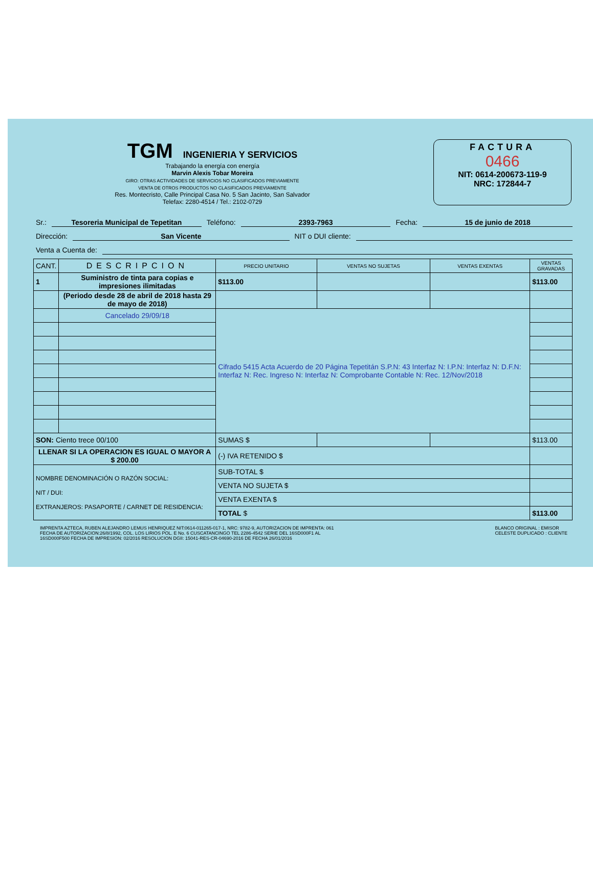TGM INGENIERIA Y SERVICIOS
Trabajando la energía con energía
Marvin Alexis Tobar Moreira
GIRO: OTRAS ACTIVIDADES DE SERVICIOS NO CLASIFICADOS PREVIAMENTE
VENTA DE OTROS PRODUCTOS NO CLASIFICADOS PREVIAMENTE
Res. Montecristo, Calle Principal Casa No. 5 San Jacinto, San Salvador
Telefax: 2280-4514 / Tel.: 2102-0729
FACTURA
0466
NIT: 0614-200673-119-9
NRC: 172844-7
Sr.: Tesoreria Municipal de Tepetitan Teléfono: 2393-7963 Fecha: 15 de junio de 2018
Dirección: San Vicente NIT o DUI cliente:
Venta a Cuenta de:
| CANT. | DESCRIPCION | PRECIO UNITARIO | VENTAS NO SUJETAS | VENTAS EXENTAS | VENTAS GRAVADAS |
| --- | --- | --- | --- | --- | --- |
| 1 | Suministro de tinta para copias e impresiones ilimitadas | $113.00 | | | $113.00 |
| | (Periodo desde 28 de abril de 2018 hasta 29 de mayo de 2018) | | | | |
| | Cancelado 29/09/18 | Cifrado 5415 Acta Acuerdo de 20 Página Tepetitán S.P.N: 43 Interfaz N: I.P.N: Interfaz N: D.F.N: Interfaz N: Rec. Ingreso N: Interfaz N: Comprobante Contable N: Rec. 12/Nov/2018 | | | |
| SON: Ciento trece 00/100 | | SUMAS $ | | | $113.00 |
| LLENAR SI LA OPERACION ES IGUAL O MAYOR A $ 200.00 | | (-) IVA RETENIDO $ | | | |
| NOMBRE DENOMINACIÓN O RAZÓN SOCIAL: NIT / DUI: EXTRANJEROS: PASAPORTE / CARNET DE RESIDENCIA: | | SUB-TOTAL $ | | | |
| | | VENTA NO SUJETA $ | | | |
| | | VENTA EXENTA $ | | | |
| | | TOTAL $ | | | $113.00 |
IMPRENTA AZTECA, RUBEN ALEJANDRO LEMUS HENRIQUEZ NIT:0614-011265-017-1, NRC: 9782-9, AUTORIZACION DE IMPRENTA: 061
FECHA DE AUTORIZACION:26/8/1992, COL. LOS LIRIOS POL. E No. 6 CUSCATANCINGO TEL 2286-4542 SERIE DEL 16SD000F1 AL
16SD000F500 FECHA DE IMPRESION: 02/2016 RESOLUCION DGII: 15041-RES-CR-04690-2016 DE FECHA 26/01/2016
BLANCO ORIGINAL : EMISOR
CELESTE DUPLICADO : CLIENTE